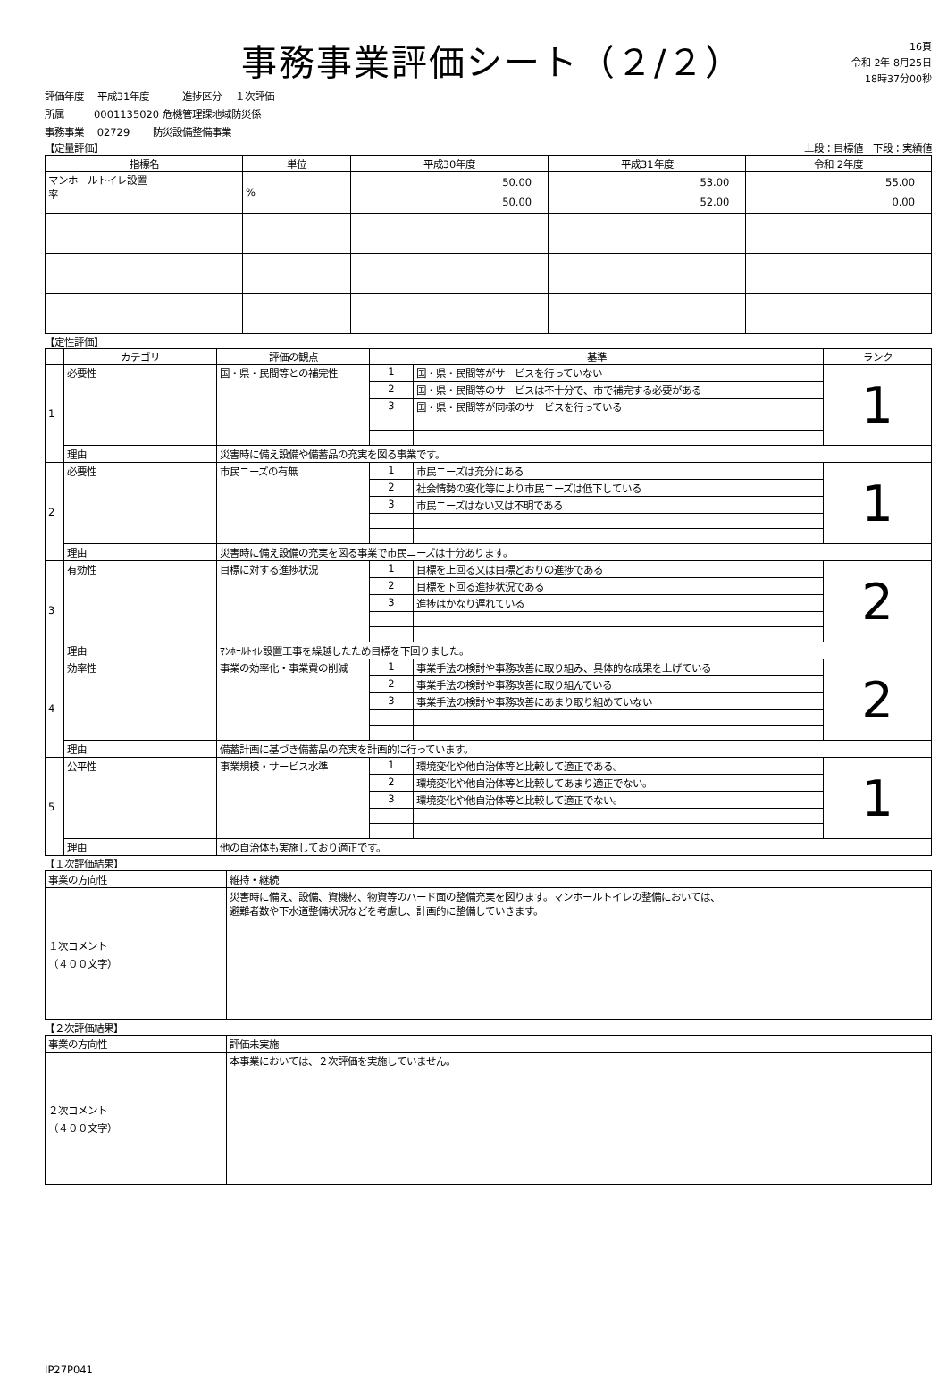事務事業評価シート（２/２）
16頁
令和 2年 8月25日
18時37分00秒
評価年度　 平成31年度　　　 進捗区分　 １次評価
所属　　　0001135020 危機管理課地域防災係
事務事業　 02729　　 防災設備整備事業
【定量評価】 上段：目標値　下段：実績値
| 指標名 | 単位 | 平成30年度 | 平成31年度 | 令和 2年度 |
| --- | --- | --- | --- | --- |
| マンホールトイレ設置 率 | % | 50.00 50.00 | 53.00 52.00 | 55.00 0.00 |
【定性評価】
| | カテゴリ | 評価の観点 | 基準 | | ランク |
| --- | --- | --- | --- | --- | --- |
| 1 | 必要性 | 国・県・民間等との補完性 | 1 | 国・県・民間等がサービスを行っていない | 1 |
| | | | 2 | 国・県・民間等のサービスは不十分で、市で補完する必要がある | |
| | | | 3 | 国・県・民間等が同様のサービスを行っている | |
| | 理由 | 災害時に備え設備や備蓄品の充実を図る事業です。 | | | |
| 2 | 必要性 | 市民ニーズの有無 | 1 | 市民ニーズは充分にある | 1 |
| | | | 2 | 社会情勢の変化等により市民ニーズは低下している | |
| | | | 3 | 市民ニーズはない又は不明である | |
| | 理由 | 災害時に備え設備の充実を図る事業で市民ニーズは十分あります。 | | | |
| 3 | 有効性 | 目標に対する進捗状況 | 1 | 目標を上回る又は目標どおりの進捗である | 2 |
| | | | 2 | 目標を下回る進捗状況である | |
| | | | 3 | 進捗はかなり遅れている | |
| | 理由 | ﾏﾝﾎｰﾙﾄｲﾚ設置工事を繰越したため目標を下回りました。 | | | |
| 4 | 効率性 | 事業の効率化・事業費の削減 | 1 | 事業手法の検討や事務改善に取り組み、具体的な成果を上げている | 2 |
| | | | 2 | 事業手法の検討や事務改善に取り組んでいる | |
| | | | 3 | 事業手法の検討や事務改善にあまり取り組めていない | |
| | 理由 | 備蓄計画に基づき備蓄品の充実を計画的に行っています。 | | | |
| 5 | 公平性 | 事業規模・サービス水準 | 1 | 環境変化や他自治体等と比較して適正である。 | 1 |
| | | | 2 | 環境変化や他自治体等と比較してあまり適正でない。 | |
| | | | 3 | 環境変化や他自治体等と比較して適正でない。 | |
| | 理由 | 他の自治体も実施しており適正です。 | | | |
【１次評価結果】
| 事業の方向性 | 維持・継続 |
| １次コメント （４００文字） | 災害時に備え、設備、資機材、物資等のハード面の整備充実を図ります。マンホールトイレの整備においては、 避難者数や下水道整備状況などを考慮し、計画的に整備していきます。 |
【２次評価結果】
| 事業の方向性 | 評価未実施 |
| ２次コメント （４００文字） | 本事業においては、２次評価を実施していません。 |
IP27P041